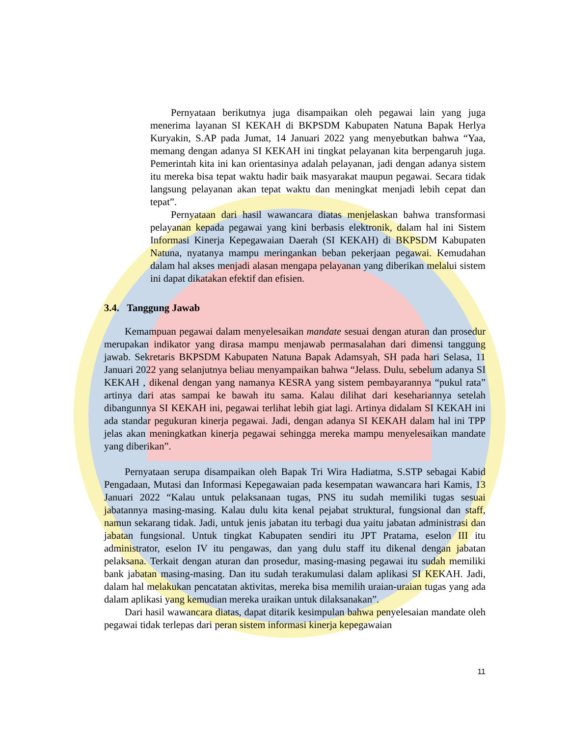Pernyataan berikutnya juga disampaikan oleh pegawai lain yang juga menerima layanan SI KEKAH di BKPSDM Kabupaten Natuna Bapak Herlya Kuryakin, S.AP pada Jumat, 14 Januari 2022 yang menyebutkan bahwa “Yaa, memang dengan adanya SI KEKAH ini tingkat pelayanan kita berpengaruh juga. Pemerintah kita ini kan orientasinya adalah pelayanan, jadi dengan adanya sistem itu mereka bisa tepat waktu hadir baik masyarakat maupun pegawai. Secara tidak langsung pelayanan akan tepat waktu dan meningkat menjadi lebih cepat dan tepat”.
Pernyataan dari hasil wawancara diatas menjelaskan bahwa transformasi pelayanan kepada pegawai yang kini berbasis elektronik, dalam hal ini Sistem Informasi Kinerja Kepegawaian Daerah (SI KEKAH) di BKPSDM Kabupaten Natuna, nyatanya mampu meringankan beban pekerjaan pegawai. Kemudahan dalam hal akses menjadi alasan mengapa pelayanan yang diberikan melalui sistem ini dapat dikatakan efektif dan efisien.
3.4. Tanggung Jawab
Kemampuan pegawai dalam menyelesaikan mandate sesuai dengan aturan dan prosedur merupakan indikator yang dirasa mampu menjawab permasalahan dari dimensi tanggung jawab. Sekretaris BKPSDM Kabupaten Natuna Bapak Adamsyah, SH pada hari Selasa, 11 Januari 2022 yang selanjutnya beliau menyampaikan bahwa “Jelass. Dulu, sebelum adanya SI KEKAH , dikenal dengan yang namanya KESRA yang sistem pembayarannya “pukul rata” artinya dari atas sampai ke bawah itu sama. Kalau dilihat dari kesehariannya setelah dibangunnya SI KEKAH ini, pegawai terlihat lebih giat lagi. Artinya didalam SI KEKAH ini ada standar pegukuran kinerja pegawai. Jadi, dengan adanya SI KEKAH dalam hal ini TPP jelas akan meningkatkan kinerja pegawai sehingga mereka mampu menyelesaikan mandate yang diberikan”.
Pernyataan serupa disampaikan oleh Bapak Tri Wira Hadiatma, S.STP sebagai Kabid Pengadaan, Mutasi dan Informasi Kepegawaian pada kesempatan wawancara hari Kamis, 13 Januari 2022 “Kalau untuk pelaksanaan tugas, PNS itu sudah memiliki tugas sesuai jabatannya masing-masing. Kalau dulu kita kenal pejabat struktural, fungsional dan staff, namun sekarang tidak. Jadi, untuk jenis jabatan itu terbagi dua yaitu jabatan administrasi dan jabatan fungsional. Untuk tingkat Kabupaten sendiri itu JPT Pratama, eselon III itu administrator, eselon IV itu pengawas, dan yang dulu staff itu dikenal dengan jabatan pelaksana. Terkait dengan aturan dan prosedur, masing-masing pegawai itu sudah memiliki bank jabatan masing-masing. Dan itu sudah terakumulasi dalam aplikasi SI KEKAH. Jadi, dalam hal melakukan pencatatan aktivitas, mereka bisa memilih uraian-uraian tugas yang ada dalam aplikasi yang kemudian mereka uraikan untuk dilaksanakan”.
Dari hasil wawancara diatas, dapat ditarik kesimpulan bahwa penyelesaian mandate oleh pegawai tidak terlepas dari peran sistem informasi kinerja kepegawaian
11